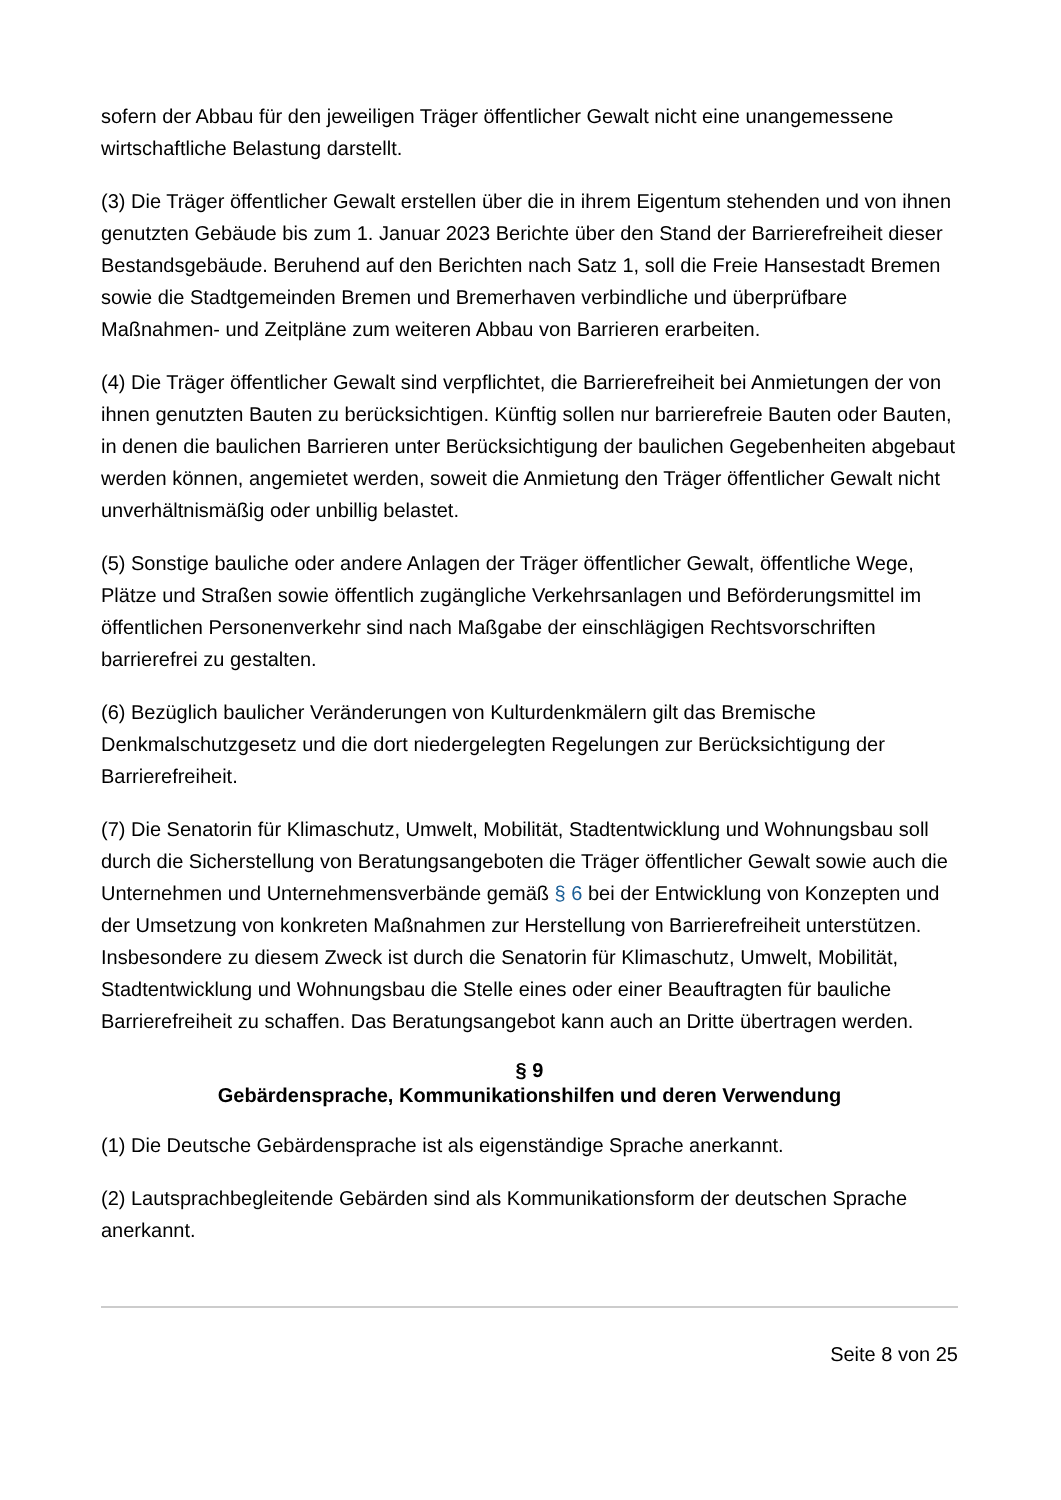sofern der Abbau für den jeweiligen Träger öffentlicher Gewalt nicht eine unangemessene wirtschaftliche Belastung darstellt.
(3) Die Träger öffentlicher Gewalt erstellen über die in ihrem Eigentum stehenden und von ihnen genutzten Gebäude bis zum 1. Januar 2023 Berichte über den Stand der Barrierefreiheit dieser Bestandsgebäude. Beruhend auf den Berichten nach Satz 1, soll die Freie Hansestadt Bremen sowie die Stadtgemeinden Bremen und Bremerhaven verbindliche und überprüfbare Maßnahmen- und Zeitpläne zum weiteren Abbau von Barrieren erarbeiten.
(4) Die Träger öffentlicher Gewalt sind verpflichtet, die Barrierefreiheit bei Anmietungen der von ihnen genutzten Bauten zu berücksichtigen. Künftig sollen nur barrierefreie Bauten oder Bauten, in denen die baulichen Barrieren unter Berücksichtigung der baulichen Gegebenheiten abgebaut werden können, angemietet werden, soweit die Anmietung den Träger öffentlicher Gewalt nicht unverhältnismäßig oder unbillig belastet.
(5) Sonstige bauliche oder andere Anlagen der Träger öffentlicher Gewalt, öffentliche Wege, Plätze und Straßen sowie öffentlich zugängliche Verkehrsanlagen und Beförderungsmittel im öffentlichen Personenverkehr sind nach Maßgabe der einschlägigen Rechtsvorschriften barrierefrei zu gestalten.
(6) Bezüglich baulicher Veränderungen von Kulturdenkmälern gilt das Bremische Denkmalschutzgesetz und die dort niedergelegten Regelungen zur Berücksichtigung der Barrierefreiheit.
(7) Die Senatorin für Klimaschutz, Umwelt, Mobilität, Stadtentwicklung und Wohnungsbau soll durch die Sicherstellung von Beratungsangeboten die Träger öffentlicher Gewalt sowie auch die Unternehmen und Unternehmensverbände gemäß § 6 bei der Entwicklung von Konzepten und der Umsetzung von konkreten Maßnahmen zur Herstellung von Barrierefreiheit unterstützen. Insbesondere zu diesem Zweck ist durch die Senatorin für Klimaschutz, Umwelt, Mobilität, Stadtentwicklung und Wohnungsbau die Stelle eines oder einer Beauftragten für bauliche Barrierefreiheit zu schaffen. Das Beratungsangebot kann auch an Dritte übertragen werden.
§ 9
Gebärdensprache, Kommunikationshilfen und deren Verwendung
(1) Die Deutsche Gebärdensprache ist als eigenständige Sprache anerkannt.
(2) Lautsprachbegleitende Gebärden sind als Kommunikationsform der deutschen Sprache anerkannt.
Seite 8 von 25